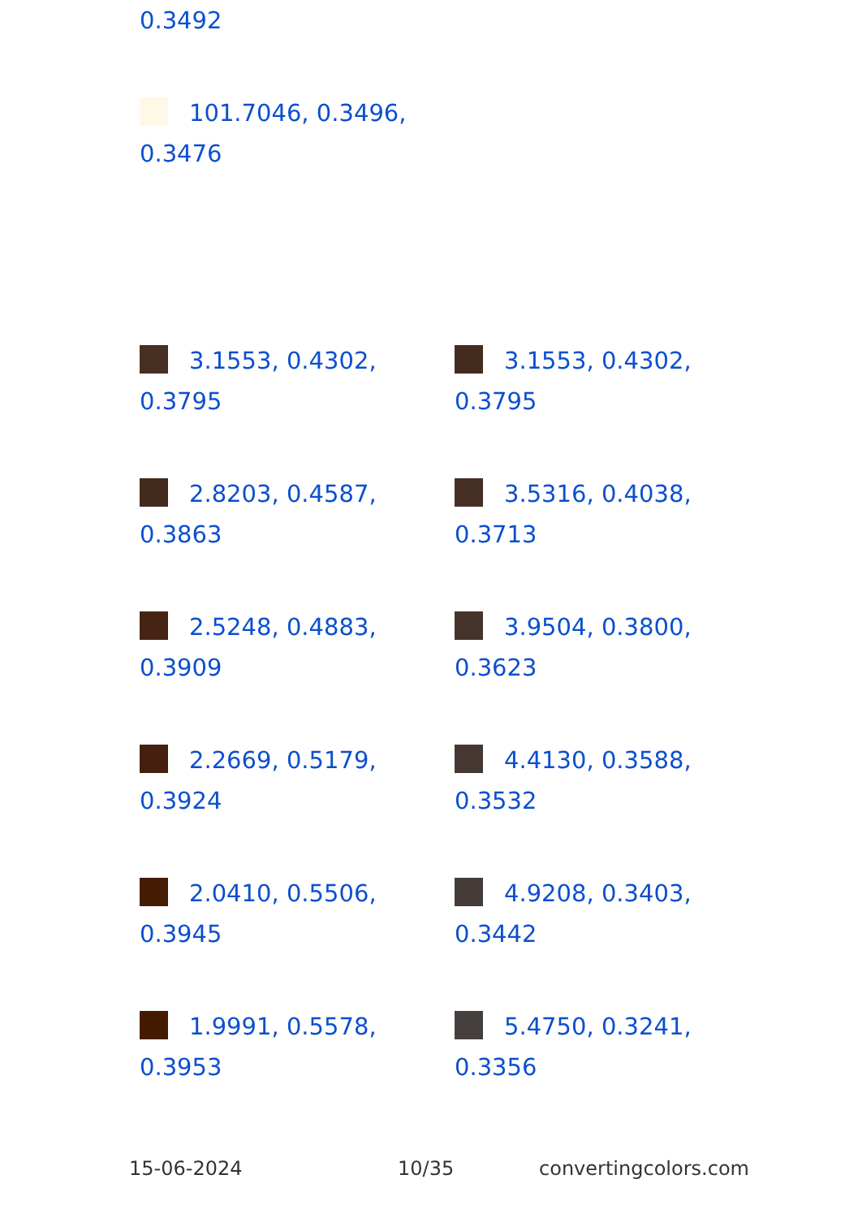0.3492
101.7046, 0.3496, 0.3476
3.1553, 0.4302, 0.3795
3.1553, 0.4302, 0.3795
2.8203, 0.4587, 0.3863
3.5316, 0.4038, 0.3713
2.5248, 0.4883, 0.3909
3.9504, 0.3800, 0.3623
2.2669, 0.5179, 0.3924
4.4130, 0.3588, 0.3532
2.0410, 0.5506, 0.3945
4.9208, 0.3403, 0.3442
1.9991, 0.5578, 0.3953
5.4750, 0.3241, 0.3356
15-06-2024 10/35 convertingcolors.com